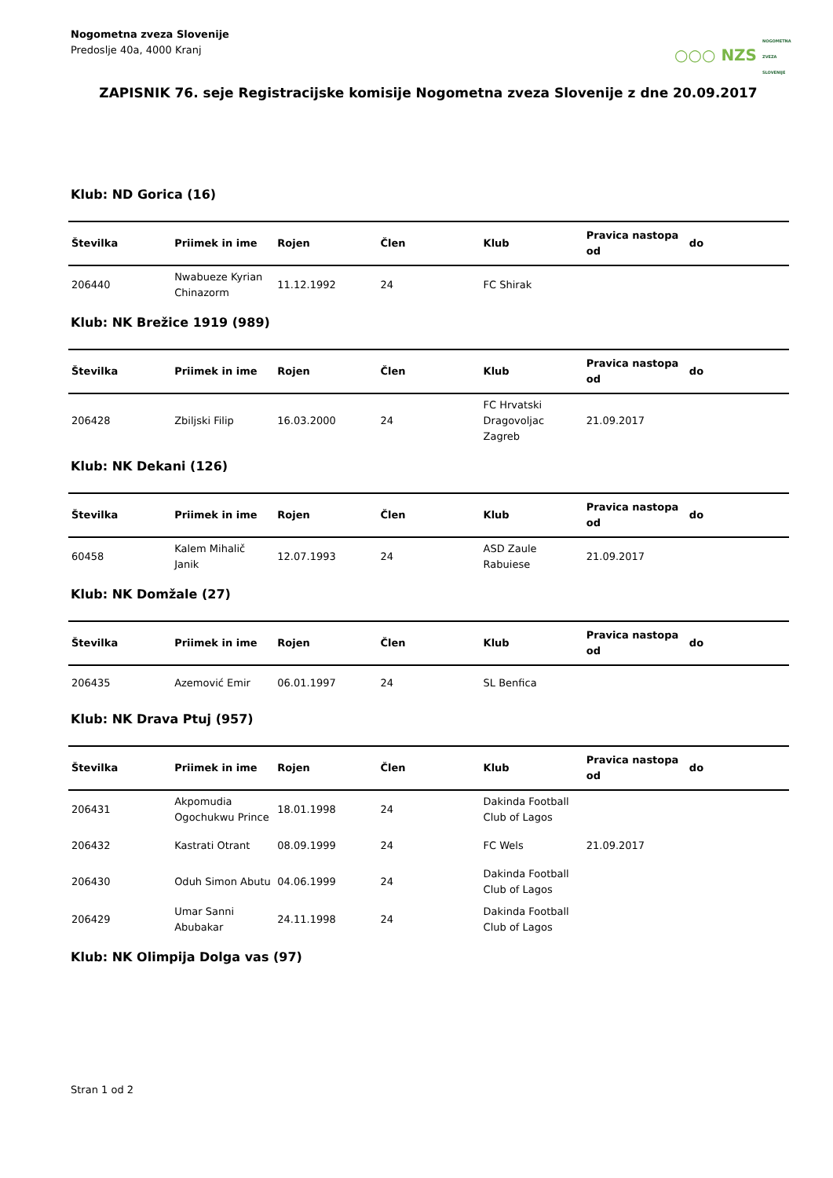Nogometna zveza Slovenije
Predoslje 40a, 4000 Kranj
○○○ NZS NOGOMETNA ZVEZA SLOVENIJE
ZAPISNIK 76. seje Registracijske komisije Nogometna zveza Slovenije z dne 20.09.2017
Klub: ND Gorica (16)
| Številka | Priimek in ime | Rojen | Člen | Klub | Pravica nastopa od | do |
| --- | --- | --- | --- | --- | --- | --- |
| 206440 | Nwabueze Kyrian Chinazorm | 11.12.1992 | 24 | FC Shirak | | |
Klub: NK Brežice 1919 (989)
| Številka | Priimek in ime | Rojen | Člen | Klub | Pravica nastopa od | do |
| --- | --- | --- | --- | --- | --- | --- |
| 206428 | Zbiljski Filip | 16.03.2000 | 24 | FC Hrvatski Dragovoljac Zagreb | 21.09.2017 | |
Klub: NK Dekani (126)
| Številka | Priimek in ime | Rojen | Člen | Klub | Pravica nastopa od | do |
| --- | --- | --- | --- | --- | --- | --- |
| 60458 | Kalem Mihalič Janik | 12.07.1993 | 24 | ASD Zaule Rabuiese | 21.09.2017 | |
Klub: NK Domžale (27)
| Številka | Priimek in ime | Rojen | Člen | Klub | Pravica nastopa od | do |
| --- | --- | --- | --- | --- | --- | --- |
| 206435 | Azemović Emir | 06.01.1997 | 24 | SL Benfica | | |
Klub: NK Drava Ptuj (957)
| Številka | Priimek in ime | Rojen | Člen | Klub | Pravica nastopa od | do |
| --- | --- | --- | --- | --- | --- | --- |
| 206431 | Akpomudia Ogochukwu Prince | 18.01.1998 | 24 | Dakinda Football Club of Lagos | | |
| 206432 | Kastrati Otrant | 08.09.1999 | 24 | FC Wels | 21.09.2017 | |
| 206430 | Oduh Simon Abutu | 04.06.1999 | 24 | Dakinda Football Club of Lagos | | |
| 206429 | Umar Sanni Abubakar | 24.11.1998 | 24 | Dakinda Football Club of Lagos | | |
Klub: NK Olimpija Dolga vas (97)
Stran 1 od 2